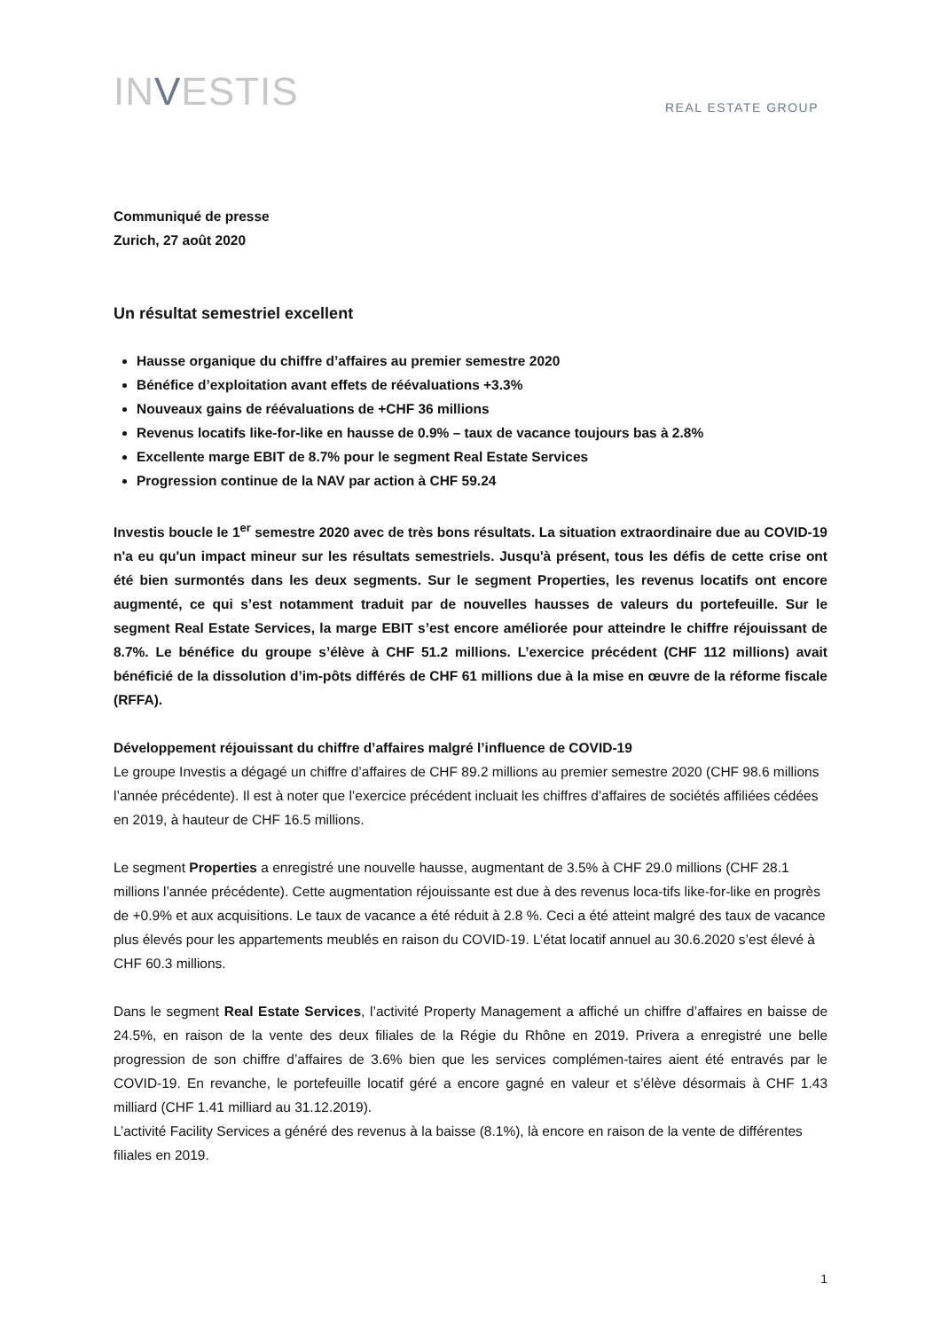INVESTIS
REAL ESTATE GROUP
Communiqué de presse
Zurich, 27 août 2020
Un résultat semestriel excellent
Hausse organique du chiffre d’affaires au premier semestre 2020
Bénéfice d’exploitation avant effets de réévaluations +3.3%
Nouveaux gains de réévaluations de +CHF 36 millions
Revenus locatifs like-for-like en hausse de 0.9% – taux de vacance toujours bas à 2.8%
Excellente marge EBIT de 8.7% pour le segment Real Estate Services
Progression continue de la NAV par action à CHF 59.24
Investis boucle le 1<sup>er</sup> semestre 2020 avec de très bons résultats. La situation extraordinaire due au COVID-19 n'a eu qu'un impact mineur sur les résultats semestriels. Jusqu'à présent, tous les défis de cette crise ont été bien surmontés dans les deux segments. Sur le segment Properties, les revenus locatifs ont encore augmenté, ce qui s’est notamment traduit par de nouvelles hausses de valeurs du portefeuille. Sur le segment Real Estate Services, la marge EBIT s’est encore améliorée pour atteindre le chiffre réjouissant de 8.7%. Le bénéfice du groupe s’élève à CHF 51.2 millions. L’exercice précédent (CHF 112 millions) avait bénéficié de la dissolution d’im-pôts différés de CHF 61 millions due à la mise en œuvre de la réforme fiscale (RFFA).
Développement réjouissant du chiffre d’affaires malgré l’influence de COVID-19
Le groupe Investis a dégagé un chiffre d’affaires de CHF 89.2 millions au premier semestre 2020 (CHF 98.6 millions l’année précédente). Il est à noter que l’exercice précédent incluait les chiffres d’affaires de sociétés affiliées cédées en 2019, à hauteur de CHF 16.5 millions.
Le segment Properties a enregistré une nouvelle hausse, augmentant de 3.5% à CHF 29.0 millions (CHF 28.1 millions l’année précédente). Cette augmentation réjouissante est due à des revenus loca-tifs like-for-like en progrès de +0.9% et aux acquisitions. Le taux de vacance a été réduit à 2.8 %. Ceci a été atteint malgré des taux de vacance plus élevés pour les appartements meublés en raison du COVID-19. L’état locatif annuel au 30.6.2020 s’est élevé à CHF 60.3 millions.
Dans le segment Real Estate Services, l’activité Property Management a affiché un chiffre d’affaires en baisse de 24.5%, en raison de la vente des deux filiales de la Régie du Rhône en 2019. Privera a enregistré une belle progression de son chiffre d’affaires de 3.6% bien que les services complémen-taires aient été entravés par le COVID-19. En revanche, le portefeuille locatif géré a encore gagné en valeur et s’élève désormais à CHF 1.43 milliard (CHF 1.41 milliard au 31.12.2019).
L’activité Facility Services a généré des revenus à la baisse (8.1%), là encore en raison de la vente de différentes filiales en 2019.
1